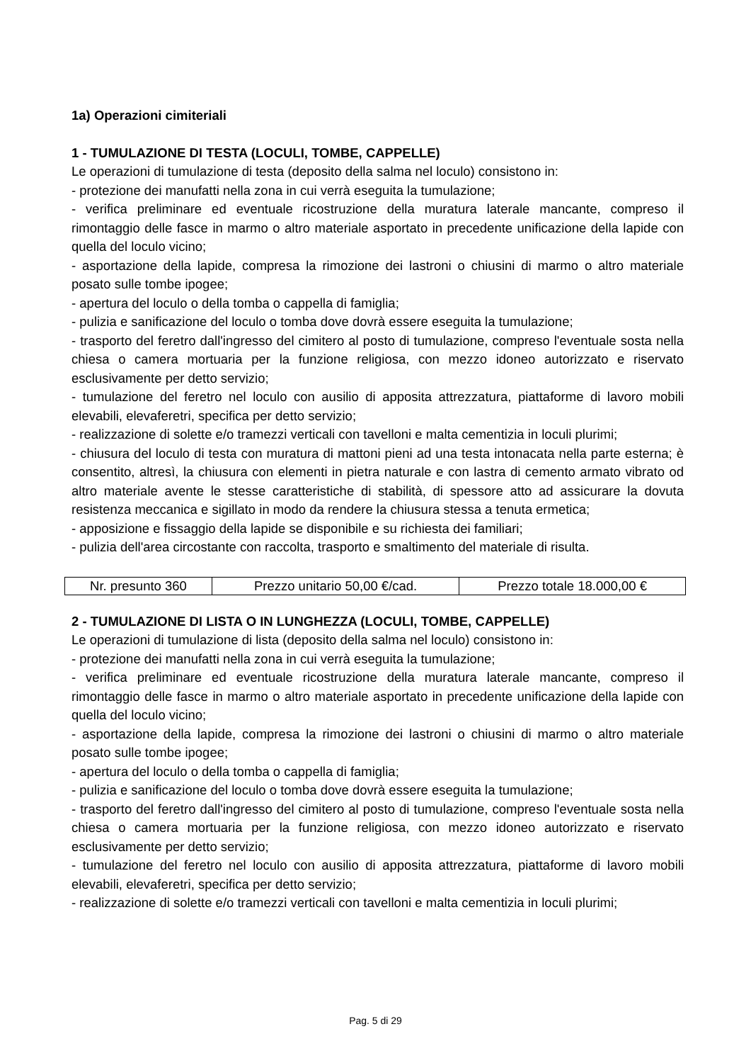1a) Operazioni cimiteriali
1 - TUMULAZIONE DI TESTA (LOCULI, TOMBE, CAPPELLE)
Le operazioni di tumulazione di testa (deposito della salma nel loculo) consistono in:
- protezione dei manufatti nella zona in cui verrà eseguita la tumulazione;
- verifica preliminare ed eventuale ricostruzione della muratura laterale mancante, compreso il rimontaggio delle fasce in marmo o altro materiale asportato in precedente unificazione della lapide con quella del loculo vicino;
- asportazione della lapide, compresa la rimozione dei lastroni o chiusini di marmo o altro materiale posato sulle tombe ipogee;
- apertura del loculo o della tomba o cappella di famiglia;
- pulizia e sanificazione del loculo o tomba dove dovrà essere eseguita la tumulazione;
- trasporto del feretro dall'ingresso del cimitero al posto di tumulazione, compreso l'eventuale sosta nella chiesa o camera mortuaria per la funzione religiosa, con mezzo idoneo autorizzato e riservato esclusivamente per detto servizio;
- tumulazione del feretro nel loculo con ausilio di apposita attrezzatura, piattaforme di lavoro mobili elevabili, elevaferetri, specifica per detto servizio;
- realizzazione di solette e/o tramezzi verticali con tavelloni e malta cementizia in loculi plurimi;
- chiusura del loculo di testa con muratura di mattoni pieni ad una testa intonacata nella parte esterna; è consentito, altresì, la chiusura con elementi in pietra naturale e con lastra di cemento armato vibrato od altro materiale avente le stesse caratteristiche di stabilità, di spessore atto ad assicurare la dovuta resistenza meccanica e sigillato in modo da rendere la chiusura stessa a tenuta ermetica;
- apposizione e fissaggio della lapide se disponibile e su richiesta dei familiari;
- pulizia dell'area circostante con raccolta, trasporto e smaltimento del materiale di risulta.
| Nr. presunto 360 | Prezzo unitario 50,00 €/cad. | Prezzo totale 18.000,00 € |
2 - TUMULAZIONE DI LISTA O IN LUNGHEZZA (LOCULI, TOMBE, CAPPELLE)
Le operazioni di tumulazione di lista (deposito della salma nel loculo) consistono in:
- protezione dei manufatti nella zona in cui verrà eseguita la tumulazione;
- verifica preliminare ed eventuale ricostruzione della muratura laterale mancante, compreso il rimontaggio delle fasce in marmo o altro materiale asportato in precedente unificazione della lapide con quella del loculo vicino;
- asportazione della lapide, compresa la rimozione dei lastroni o chiusini di marmo o altro materiale posato sulle tombe ipogee;
- apertura del loculo o della tomba o cappella di famiglia;
- pulizia e sanificazione del loculo o tomba dove dovrà essere eseguita la tumulazione;
- trasporto del feretro dall'ingresso del cimitero al posto di tumulazione, compreso l'eventuale sosta nella chiesa o camera mortuaria per la funzione religiosa, con mezzo idoneo autorizzato e riservato esclusivamente per detto servizio;
- tumulazione del feretro nel loculo con ausilio di apposita attrezzatura, piattaforme di lavoro mobili elevabili, elevaferetri, specifica per detto servizio;
- realizzazione di solette e/o tramezzi verticali con tavelloni e malta cementizia in loculi plurimi;
Pag. 5 di 29